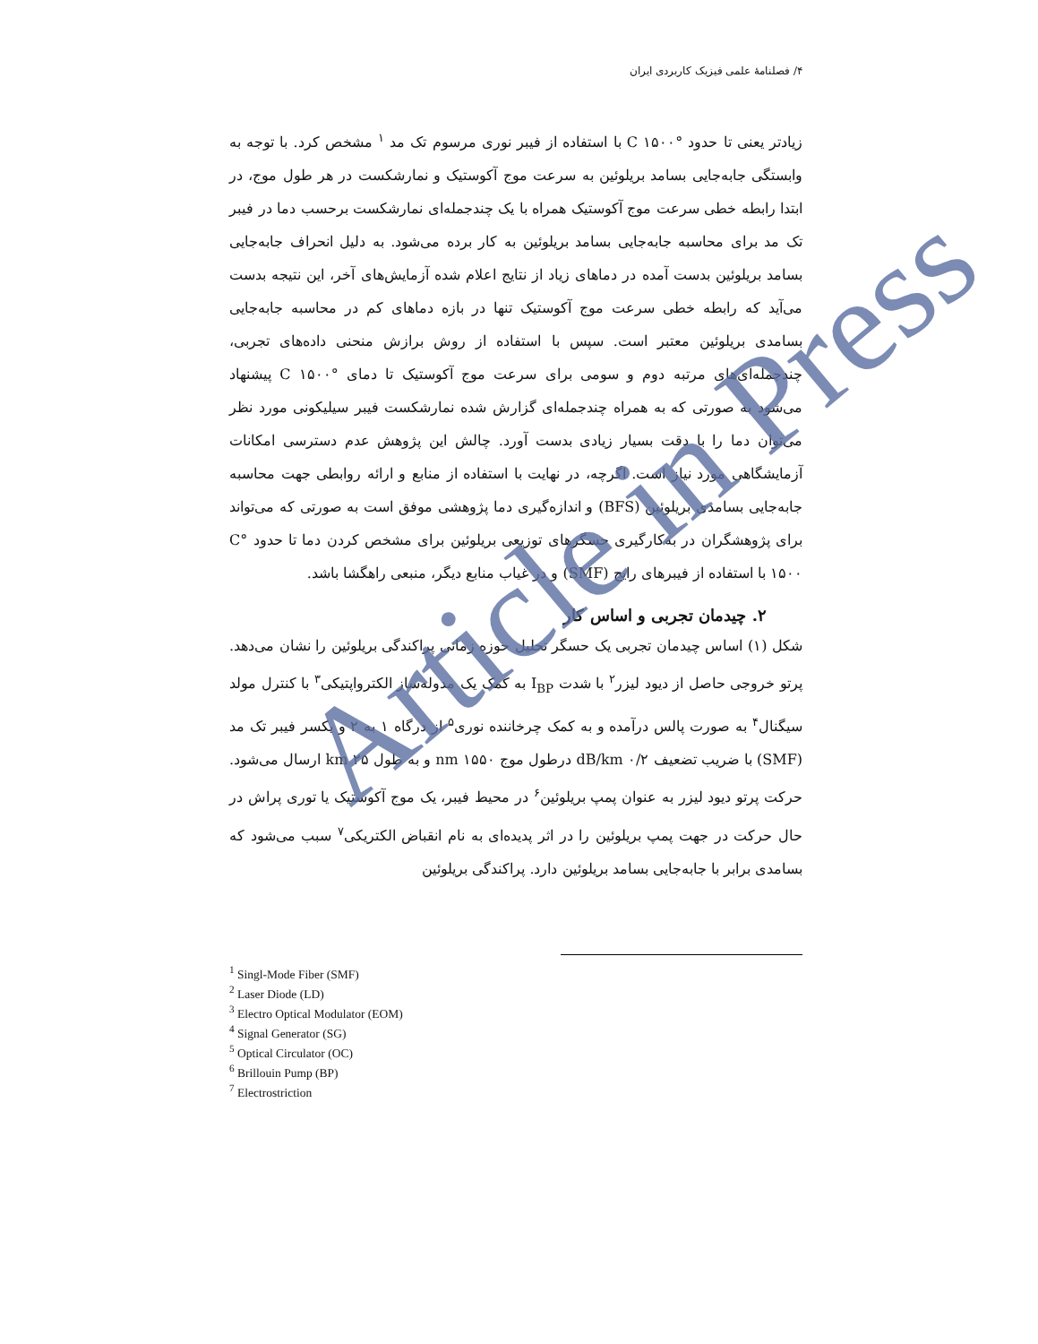۴/ فصلنامهٔ علمی فیزیک کاربردی ایران
زیادتر یعنی تا حدود °C ۱۵۰۰ با استفاده از فیبر نوری مرسوم تک مد <sup>۱</sup> مشخص کرد. با توجه به وابستگی جابه‌جایی بسامد بریلوئین به سرعت موج آکوستیک و نمارشکست در هر طول موج، در ابتدا رابطه خطی سرعت موج آکوستیک همراه با یک چندجمله‌ای نمارشکست برحسب دما در فیبر تک مد برای محاسبه جابه‌جایی بسامد بریلوئین به کار برده می‌شود. به دلیل انحراف جابه‌جایی بسامد بریلوئین بدست آمده در دماهای زیاد از نتایج اعلام شده آزمایش‌های آخر، این نتیجه بدست می‌آید که رابطه خطی سرعت موج آکوستیک تنها در بازه دماهای کم در محاسبه جابه‌جایی بسامدی بریلوئین معتبر است. سپس با استفاده از روش برازش منحنی داده‌های تجربی، چندجمله‌ای‌های مرتبه دوم و سومی برای سرعت موج آکوستیک تا دمای °C ۱۵۰۰ پیشنهاد می‌شود به صورتی که به همراه چندجمله‌ای گزارش شده نمارشکست فیبر سیلیکونی مورد نظر می‌توان دما را با دقت بسیار زیادی بدست آورد. چالش این پژوهش عدم دسترسی امکانات آزمایشگاهی مورد نیاز است. اگرچه، در نهایت با استفاده از منابع و ارائه روابطی جهت محاسبه جابه‌جایی بسامدی بریلوئین (BFS) و اندازه‌گیری دما پژوهشی موفق است به صورتی که می‌تواند برای پژوهشگران در به‌کارگیری حسگرهای توزیعی بریلوئین برای مشخص کردن دما تا حدود °C ۱۵۰۰ با استفاده از فیبرهای رایج (SMF) و در غیاب منابع دیگر، منبعی راهگشا باشد.
۲. چیدمان تجربی و اساس کار
شکل (۱) اساس چیدمان تجربی یک حسگر تحلیل حوزه زمانی پراکندگی بریلوئین را نشان می‌دهد. پرتو خروجی حاصل از دیود لیزر<sup>۲</sup> با شدت I<sub>BP</sub> به کمک یک مدوله‌ساز الکترواپتیکی<sup>۳</sup> با کنترل مولد سیگنال<sup>۴</sup> به صورت پالس درآمده و به کمک چرخاننده نوری<sup>۵</sup> از درگاه ۱ به ۲ و یکسر فیبر تک مد (SMF) با ضریب تضعیف dB/km ۰/۲ درطول موج nm ۱۵۵۰ و به طول km ۲۵ ارسال می‌شود. حرکت پرتو دیود لیزر به عنوان پمپ بریلوئین<sup>۶</sup> در محیط فیبر، یک موج آکوستیک یا توری پراش در حال حرکت در جهت پمپ بریلوئین را در اثر پدیده‌ای به نام انقباض الکتریکی<sup>۷</sup> سبب می‌شود که بسامدی برابر با جابه‌جایی بسامد بریلوئین دارد. پراکندگی بریلوئین
<sup>1</sup> Singl-Mode Fiber (SMF)
<sup>2</sup> Laser Diode (LD)
<sup>3</sup> Electro Optical Modulator (EOM)
<sup>4</sup> Signal Generator (SG)
<sup>5</sup> Optical Circulator (OC)
<sup>6</sup> Brillouin Pump (BP)
<sup>7</sup> Electrostriction
Article in Press